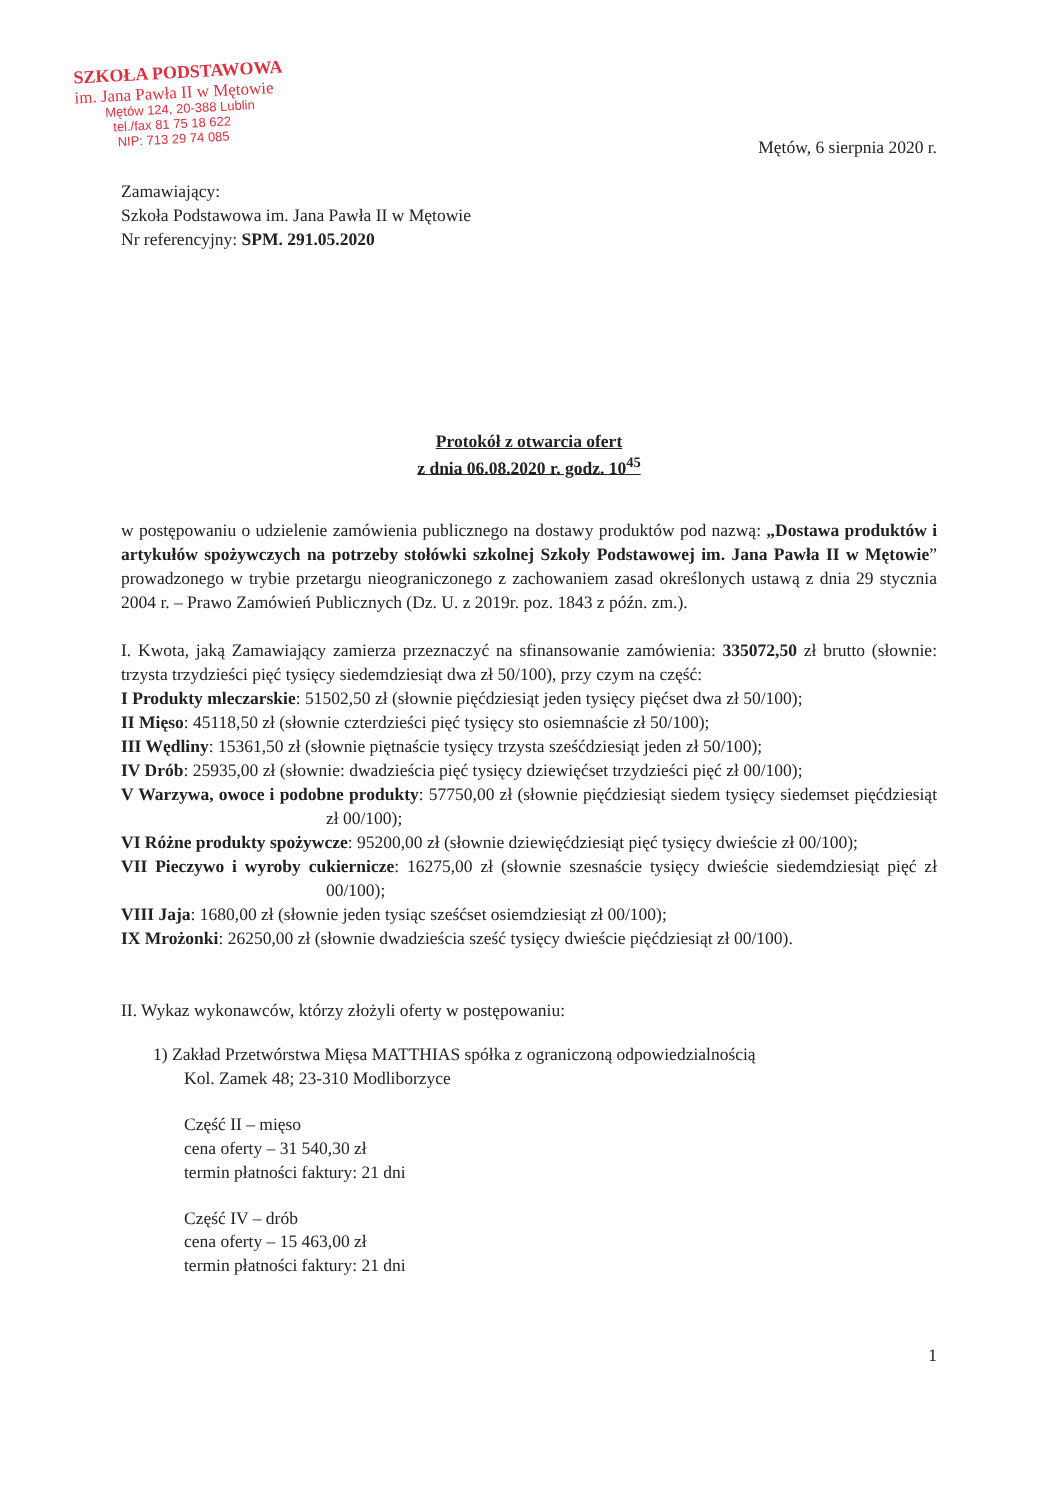SZKOŁA PODSTAWOWA
im. Jana Pawła II w Mętowie
Mętów 124, 20-388 Lublin
tel./fax 81 75 18 622
NIP: 713 29 74 085
Mętów, 6 sierpnia 2020 r.
Zamawiający:
Szkoła Podstawowa im. Jana Pawła II w Mętowie
Nr referencyjny: SPM. 291.05.2020
Protokół z otwarcia ofert
z dnia 06.08.2020 r. godz. 10<sup>45</sup>
w postępowaniu o udzielenie zamówienia publicznego na dostawy produktów pod nazwą: „Dostawa produktów i artykułów spożywczych na potrzeby stołówki szkolnej Szkoły Podstawowej im. Jana Pawła II w Mętowie” prowadzonego w trybie przetargu nieograniczonego z zachowaniem zasad określonych ustawą z dnia 29 stycznia 2004 r. – Prawo Zamówień Publicznych (Dz. U. z 2019r. poz. 1843 z późn. zm.).
I. Kwota, jaką Zamawiający zamierza przeznaczyć na sfinansowanie zamówienia: 335072,50 zł brutto (słownie: trzysta trzydzieści pięć tysięcy siedemdziesiąt dwa zł 50/100), przy czym na część:
I Produkty mleczarskie: 51502,50 zł (słownie pięćdziesiąt jeden tysięcy pięćset dwa zł 50/100);
II Mięso: 45118,50 zł (słownie czterdzieści pięć tysięcy sto osiemnaście zł 50/100);
III Wędliny: 15361,50 zł (słownie piętnaście tysięcy trzysta sześćdziesiąt jeden zł 50/100);
IV Drób: 25935,00 zł (słownie: dwadzieścia pięć tysięcy dziewięćset trzydzieści pięć zł 00/100);
V Warzywa, owoce i podobne produkty: 57750,00 zł (słownie pięćdziesiąt siedem tysięcy siedemset pięćdziesiąt zł 00/100);
VI Różne produkty spożywcze: 95200,00 zł (słownie dziewięćdziesiąt pięć tysięcy dwieście zł 00/100);
VII Pieczywo i wyroby cukiernicze: 16275,00 zł (słownie szesnaście tysięcy dwieście siedemdziesiąt pięć zł 00/100);
VIII Jaja: 1680,00 zł (słownie jeden tysiąc sześćset osiemdziesiąt zł 00/100);
IX Mrożonki: 26250,00 zł (słownie dwadzieścia sześć tysięcy dwieście pięćdziesiąt zł 00/100).
II. Wykaz wykonawców, którzy złożyli oferty w postępowaniu:
1) Zakład Przetwórstwa Mięsa MATTHIAS spółka z ograniczoną odpowiedzialnością
Kol. Zamek 48; 23-310 Modliborzyce
Część II – mięso
cena oferty – 31 540,30 zł
termin płatności faktury: 21 dni
Część IV – drób
cena oferty – 15 463,00 zł
termin płatności faktury: 21 dni
1